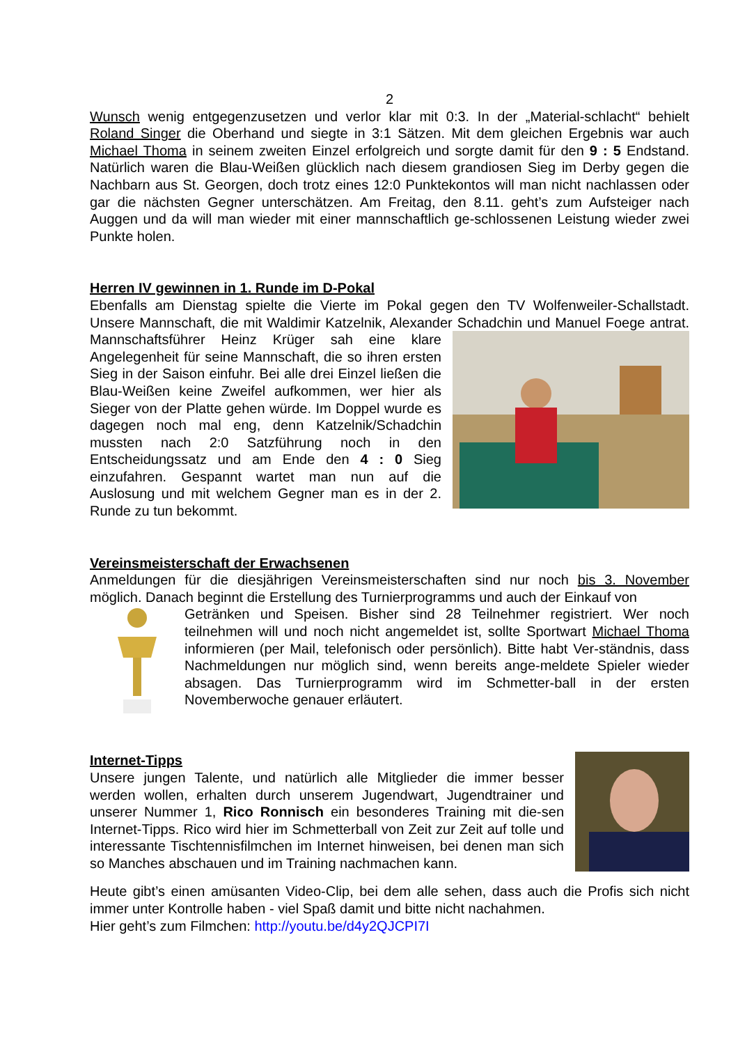2
Wunsch wenig entgegenzusetzen und verlor klar mit 0:3. In der „Material-schlacht“ behielt Roland Singer die Oberhand und siegte in 3:1 Sätzen. Mit dem gleichen Ergebnis war auch Michael Thoma in seinem zweiten Einzel erfolgreich und sorgte damit für den 9 : 5 Endstand. Natürlich waren die Blau-Weißen glücklich nach diesem grandiosen Sieg im Derby gegen die Nachbarn aus St. Georgen, doch trotz eines 12:0 Punktekontos will man nicht nachlassen oder gar die nächsten Gegner unterschätzen. Am Freitag, den 8.11. geht’s zum Aufsteiger nach Auggen und da will man wieder mit einer mannschaftlich ge-schlossenen Leistung wieder zwei Punkte holen.
Herren IV gewinnen in 1. Runde im D-Pokal
Ebenfalls am Dienstag spielte die Vierte im Pokal gegen den TV Wolfenweiler-Schallstadt. Unsere Mannschaft, die mit Waldimir Katzelnik, Alexander Schadchin und Manuel Foege antrat. Mannschaftsführer Heinz Krüger sah eine klare Angelegenheit für seine Mannschaft, die so ihren ersten Sieg in der Saison einfuhr. Bei alle drei Einzel ließen die Blau-Weißen keine Zweifel aufkommen, wer hier als Sieger von der Platte gehen würde. Im Doppel wurde es dagegen noch mal eng, denn Katzelnik/Schadchin mussten nach 2:0 Satzführung noch in den Entscheidungssatz und am Ende den 4 : 0 Sieg einzufahren. Gespannt wartet man nun auf die Auslosung und mit welchem Gegner man es in der 2. Runde zu tun bekommt.
Vereinsmeisterschaft der Erwachsenen
Anmeldungen für die diesjährigen Vereinsmeisterschaften sind nur noch bis 3. November möglich. Danach beginnt die Erstellung des Turnierprogramms und auch der Einkauf von
Getränken und Speisen. Bisher sind 28 Teilnehmer registriert. Wer noch teilnehmen will und noch nicht angemeldet ist, sollte Sportwart Michael Thoma informieren (per Mail, telefonisch oder persönlich). Bitte habt Ver-ständnis, dass Nachmeldungen nur möglich sind, wenn bereits ange-meldete Spieler wieder absagen. Das Turnierprogramm wird im Schmetter-ball in der ersten Novemberwoche genauer erläutert.
Internet-Tipps
Unsere jungen Talente, und natürlich alle Mitglieder die immer besser werden wollen, erhalten durch unserem Jugendwart, Jugendtrainer und unserer Nummer 1, Rico Ronnisch ein besonderes Training mit die-sen Internet-Tipps. Rico wird hier im Schmetterball von Zeit zur Zeit auf tolle und interessante Tischtennisfilmchen im Internet hinweisen, bei denen man sich so Manches abschauen und im Training nachmachen kann.
Heute gibt’s einen amüsanten Video-Clip, bei dem alle sehen, dass auch die Profis sich nicht immer unter Kontrolle haben - viel Spaß damit und bitte nicht nachahmen.
Hier geht’s zum Filmchen: http://youtu.be/d4y2QJCPI7I